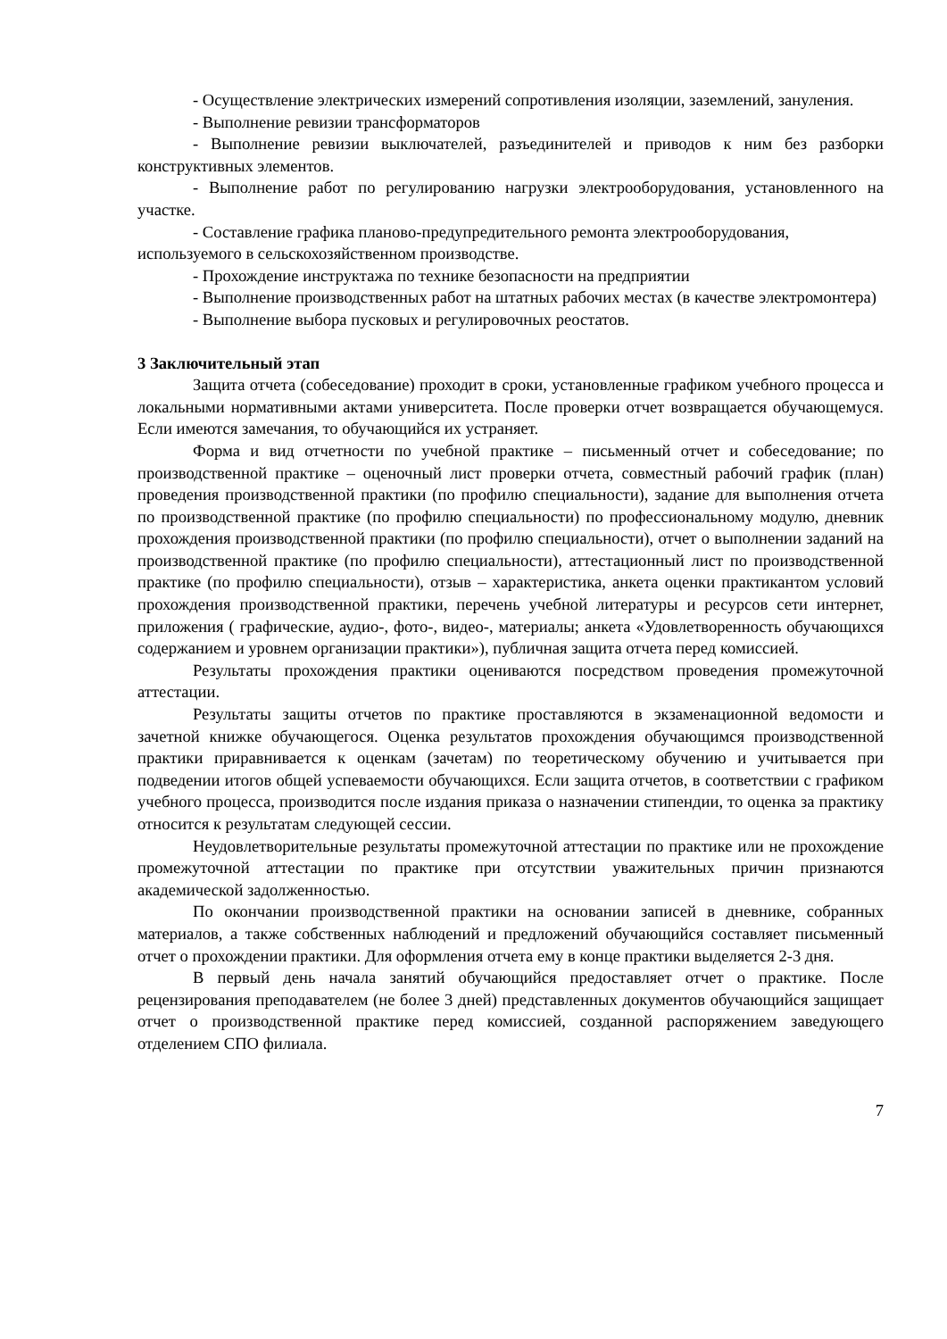- Осуществление электрических измерений сопротивления изоляции, заземлений, зануления.
- Выполнение ревизии трансформаторов
- Выполнение ревизии выключателей, разъединителей и приводов к ним без разборки конструктивных элементов.
- Выполнение работ по регулированию нагрузки электрооборудования, установленного на участке.
- Составление графика планово-предупредительного ремонта электрооборудования, используемого в сельскохозяйственном производстве.
- Прохождение инструктажа по технике безопасности на предприятии
- Выполнение производственных работ на штатных рабочих местах (в качестве электромонтера)
- Выполнение выбора пусковых и регулировочных реостатов.
3 Заключительный этап
Защита отчета (собеседование) проходит в сроки, установленные графиком учебного процесса и локальными нормативными актами университета. После проверки отчет возвращается обучающемуся. Если имеются замечания, то обучающийся их устраняет.
Форма и вид отчетности по учебной практике – письменный отчет и собеседование; по производственной практике – оценочный лист проверки отчета, совместный рабочий график (план) проведения производственной практики (по профилю специальности), задание для выполнения отчета по производственной практике (по профилю специальности) по профессиональному модулю, дневник прохождения производственной практики (по профилю специальности), отчет о выполнении заданий на производственной практике (по профилю специальности), аттестационный лист по производственной практике (по профилю специальности), отзыв – характеристика, анкета оценки практикантом условий прохождения производственной практики, перечень учебной литературы и ресурсов сети интернет, приложения ( графические, аудио-, фото-, видео-, материалы; анкета «Удовлетворенность обучающихся содержанием и уровнем организации практики»), публичная защита отчета перед комиссией.
Результаты прохождения практики оцениваются посредством проведения промежуточной аттестации.
Результаты защиты отчетов по практике проставляются в экзаменационной ведомости и зачетной книжке обучающегося. Оценка результатов прохождения обучающимся производственной практики приравнивается к оценкам (зачетам) по теоретическому обучению и учитывается при подведении итогов общей успеваемости обучающихся. Если защита отчетов, в соответствии с графиком учебного процесса, производится после издания приказа о назначении стипендии, то оценка за практику относится к результатам следующей сессии.
Неудовлетворительные результаты промежуточной аттестации по практике или не прохождение промежуточной аттестации по практике при отсутствии уважительных причин признаются академической задолженностью.
По окончании производственной практики на основании записей в дневнике, собранных материалов, а также собственных наблюдений и предложений обучающийся составляет письменный отчет о прохождении практики. Для оформления отчета ему в конце практики выделяется 2-3 дня.
В первый день начала занятий обучающийся предоставляет отчет о практике. После рецензирования преподавателем (не более 3 дней) представленных документов обучающийся защищает отчет о производственной практике перед комиссией, созданной распоряжением заведующего отделением СПО филиала.
7